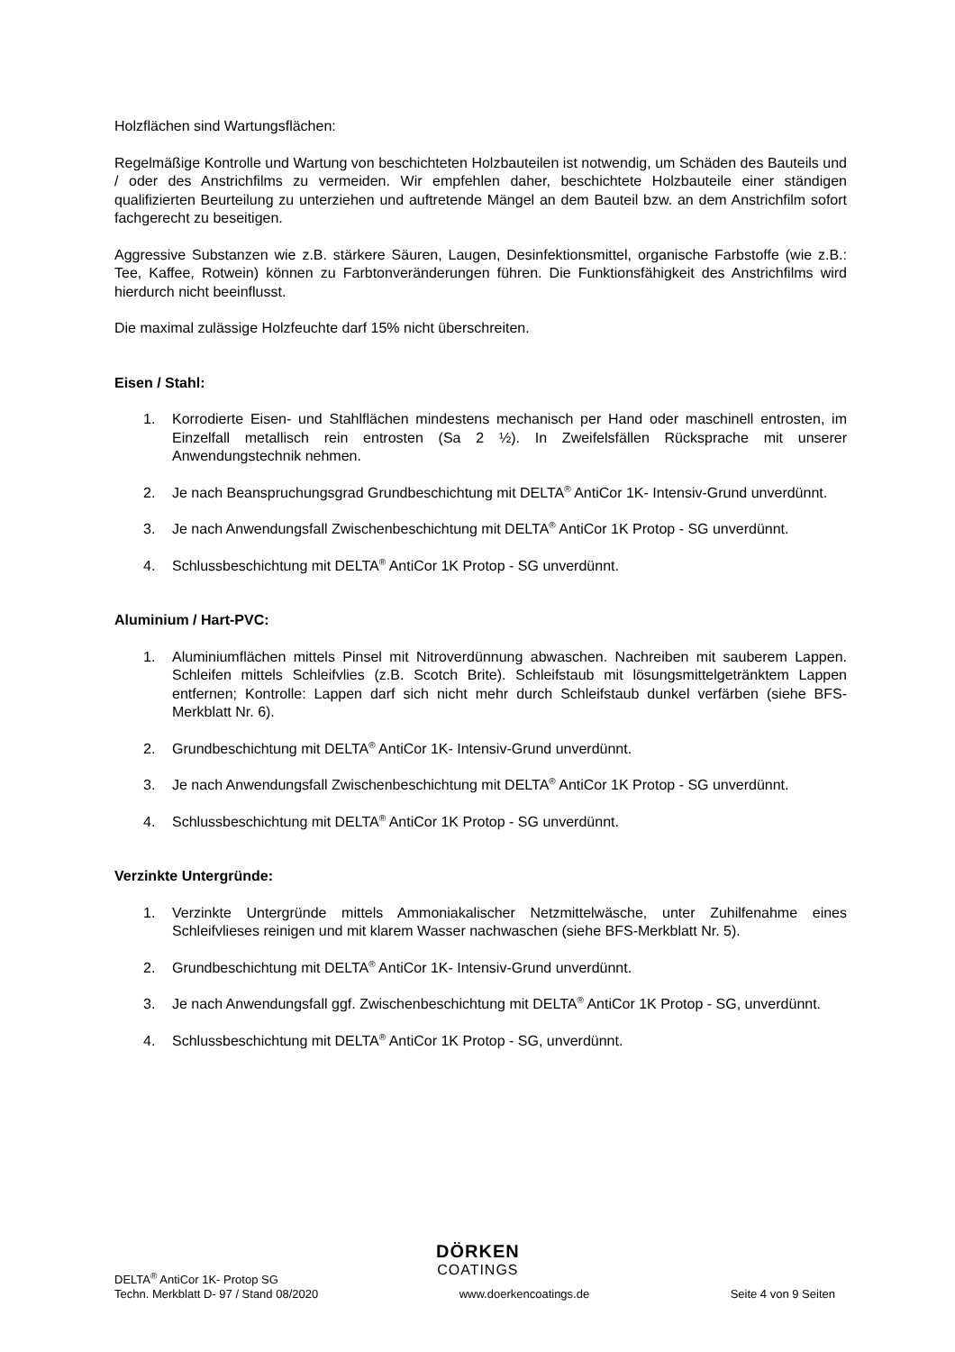Holzflächen sind Wartungsflächen:
Regelmäßige Kontrolle und Wartung von beschichteten Holzbauteilen ist notwendig, um Schäden des Bauteils und / oder des Anstrichfilms zu vermeiden. Wir empfehlen daher, beschichtete Holzbauteile einer ständigen qualifizierten Beurteilung zu unterziehen und auftretende Mängel an dem Bauteil bzw. an dem Anstrichfilm sofort fachgerecht zu beseitigen.
Aggressive Substanzen wie z.B. stärkere Säuren, Laugen, Desinfektionsmittel, organische Farbstoffe (wie z.B.: Tee, Kaffee, Rotwein) können zu Farbtonveränderungen führen. Die Funktionsfähigkeit des Anstrichfilms wird hierdurch nicht beeinflusst.
Die maximal zulässige Holzfeuchte darf 15% nicht überschreiten.
Eisen / Stahl:
1. Korrodierte Eisen- und Stahlflächen mindestens mechanisch per Hand oder maschinell entrosten, im Einzelfall metallisch rein entrosten (Sa 2 ½). In Zweifelsfällen Rücksprache mit unserer Anwendungstechnik nehmen.
2. Je nach Beanspruchungsgrad Grundbeschichtung mit DELTA<sup>®</sup> AntiCor 1K- Intensiv-Grund unverdünnt.
3. Je nach Anwendungsfall Zwischenbeschichtung mit DELTA<sup>®</sup> AntiCor 1K Protop - SG unverdünnt.
4. Schlussbeschichtung mit DELTA<sup>®</sup> AntiCor 1K Protop - SG unverdünnt.
Aluminium / Hart-PVC:
1. Aluminiumflächen mittels Pinsel mit Nitroverdünnung abwaschen. Nachreiben mit sauberem Lappen. Schleifen mittels Schleifvlies (z.B. Scotch Brite). Schleifstaub mit lösungsmittelgetränktem Lappen entfernen; Kontrolle: Lappen darf sich nicht mehr durch Schleifstaub dunkel verfärben (siehe BFS-Merkblatt Nr. 6).
2. Grundbeschichtung mit DELTA<sup>®</sup> AntiCor 1K- Intensiv-Grund unverdünnt.
3. Je nach Anwendungsfall Zwischenbeschichtung mit DELTA<sup>®</sup> AntiCor 1K Protop - SG unverdünnt.
4. Schlussbeschichtung mit DELTA<sup>®</sup> AntiCor 1K Protop - SG unverdünnt.
Verzinkte Untergründe:
1. Verzinkte Untergründe mittels Ammoniakalischer Netzmittelwäsche, unter Zuhilfenahme eines Schleifvlieses reinigen und mit klarem Wasser nachwaschen (siehe BFS-Merkblatt Nr. 5).
2. Grundbeschichtung mit DELTA<sup>®</sup> AntiCor 1K- Intensiv-Grund unverdünnt.
3. Je nach Anwendungsfall ggf. Zwischenbeschichtung mit DELTA<sup>®</sup> AntiCor 1K Protop - SG, unverdünnt.
4. Schlussbeschichtung mit DELTA<sup>®</sup> AntiCor 1K Protop - SG, unverdünnt.
DÖRKEN
COATINGS
DELTA<sup>®</sup> AntiCor 1K- Protop SG
Techn. Merkblatt D- 97 / Stand 08/2020 www.doerkencoatings.de Seite 4 von 9 Seiten